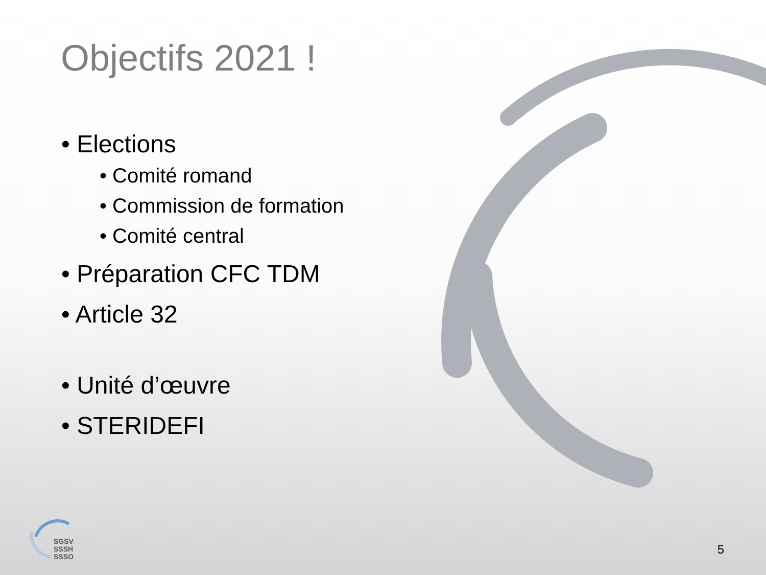Objectifs 2021 !
• Elections
• Comité romand
• Commission de formation
• Comité central
• Préparation CFC TDM
• Article 32
• Unité d’œuvre
• STERIDEFI
SGSV
SSSH
SSSO
5